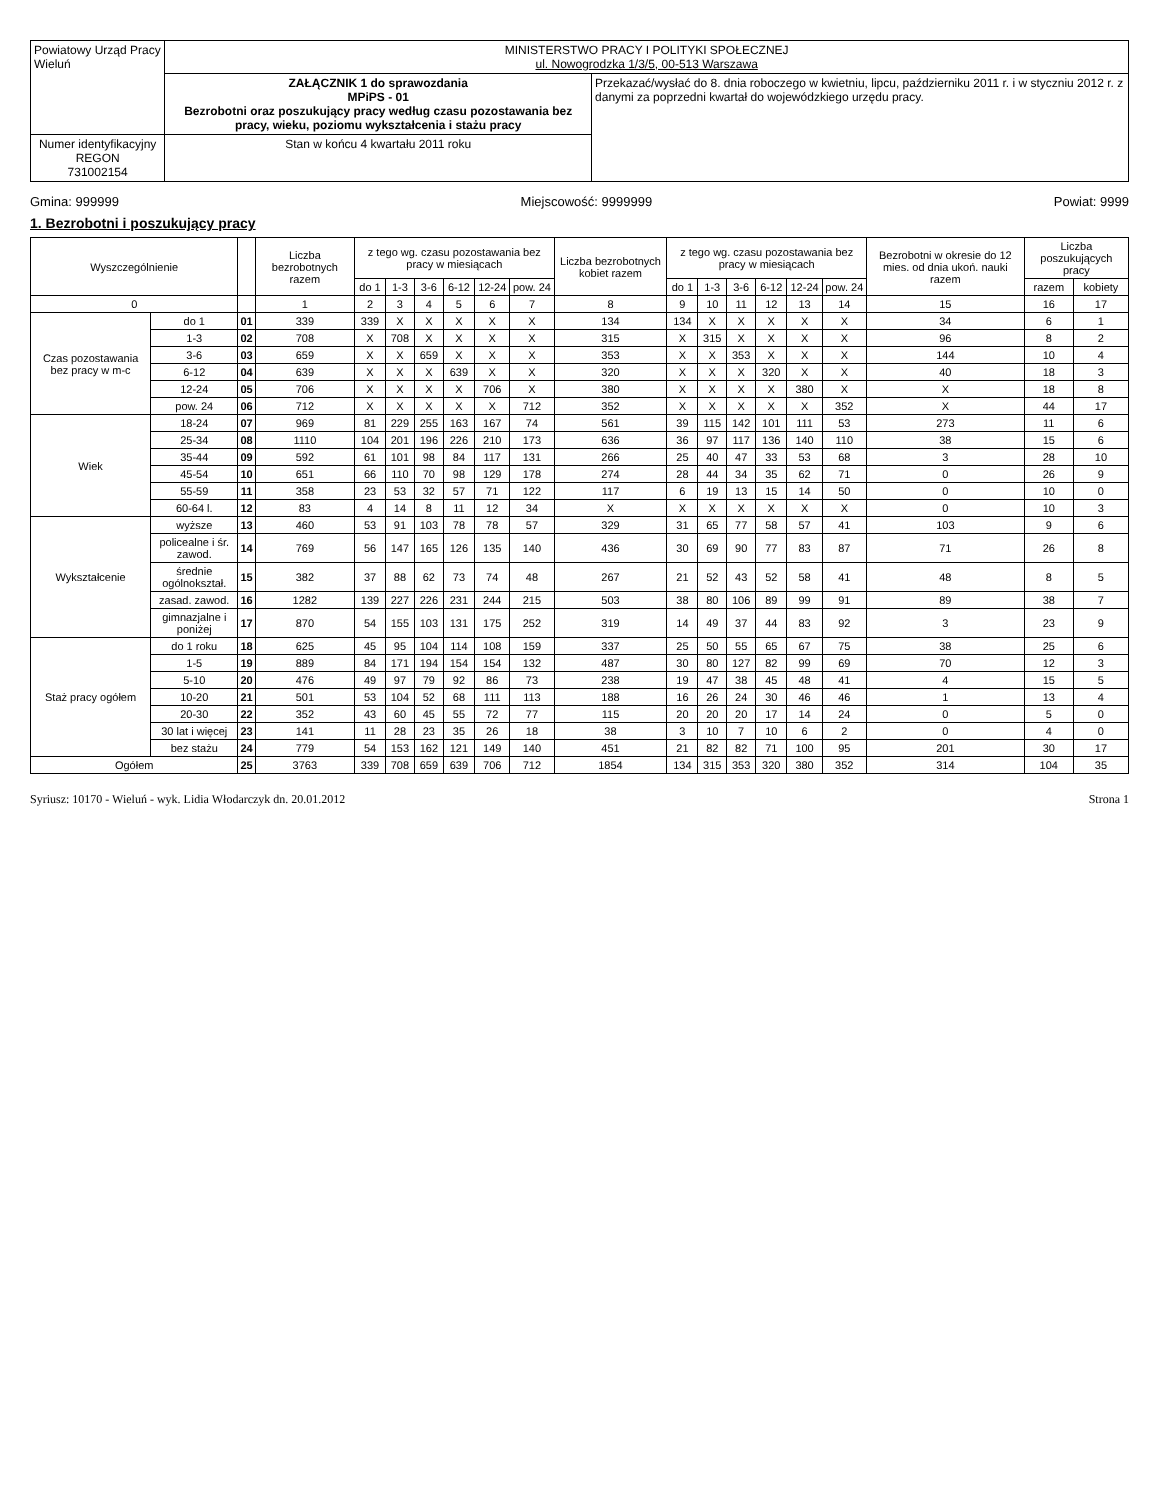| Powiatowy Urząd Pracy Wieluń | MINISTERSTWO PRACY I POLITYKI SPOŁECZNEJ ul. Nowogrodzka 1/3/5, 00-513 Warszawa | |
| | ZAŁĄCZNIK 1 do sprawozdania MPiPS - 01 Bezrobotni oraz poszukujący pracy według czasu pozostawania bez pracy, wieku, poziomu wykształcenia i stażu pracy | Przekazać/wysłać do 8. dnia roboczego w kwietniu, lipcu, październiku 2011 r. i w styczniu 2012 r. z danymi za poprzedni kwartał do wojewódzkiego urzędu pracy. |
| Numer identyfikacyjny REGON 731002154 | Stan w końcu 4 kwartału 2011 roku | |
Gmina: 999999 Miejscowość: 9999999 Powiat: 9999
1. Bezrobotni i poszukujący pracy
| Wyszczególnienie | | | Liczba bezrobotnych razem | z tego wg. czasu pozostawania bez pracy w miesiącach | | | | | | Liczba bezrobotnych kobiet razem | z tego wg. czasu pozostawania bez pracy w miesiącach | | | | | | Bezrobotni w okresie do 12 mies. od dnia ukoń. nauki razem | Liczba poszukujących pracy | |
| --- | --- | --- | --- | --- | --- | --- | --- | --- | --- | --- | --- | --- | --- | --- | --- | --- | --- | --- | --- |
| | | | | do 1 | 1-3 | 3-6 | 6-12 | 12-24 | pow. 24 | | do 1 | 1-3 | 3-6 | 6-12 | 12-24 | pow. 24 | | razem | kobiety |
| 0 | | | 1 | 2 | 3 | 4 | 5 | 6 | 7 | 8 | 9 | 10 | 11 | 12 | 13 | 14 | 15 | 16 | 17 |
| Czas pozostawania bez pracy w m-c | do 1 | 01 | 339 | 339 | X | X | X | X | X | 134 | 134 | X | X | X | X | X | 34 | 6 | 1 |
| | 1-3 | 02 | 708 | X | 708 | X | X | X | X | 315 | X | 315 | X | X | X | X | 96 | 8 | 2 |
| | 3-6 | 03 | 659 | X | X | 659 | X | X | X | 353 | X | X | 353 | X | X | X | 144 | 10 | 4 |
| | 6-12 | 04 | 639 | X | X | X | 639 | X | X | 320 | X | X | X | 320 | X | X | 40 | 18 | 3 |
| | 12-24 | 05 | 706 | X | X | X | X | 706 | X | 380 | X | X | X | X | 380 | X | X | 18 | 8 |
| | pow. 24 | 06 | 712 | X | X | X | X | X | 712 | 352 | X | X | X | X | X | 352 | X | 44 | 17 |
| Wiek | 18-24 | 07 | 969 | 81 | 229 | 255 | 163 | 167 | 74 | 561 | 39 | 115 | 142 | 101 | 111 | 53 | 273 | 11 | 6 |
| | 25-34 | 08 | 1110 | 104 | 201 | 196 | 226 | 210 | 173 | 636 | 36 | 97 | 117 | 136 | 140 | 110 | 38 | 15 | 6 |
| | 35-44 | 09 | 592 | 61 | 101 | 98 | 84 | 117 | 131 | 266 | 25 | 40 | 47 | 33 | 53 | 68 | 3 | 28 | 10 |
| | 45-54 | 10 | 651 | 66 | 110 | 70 | 98 | 129 | 178 | 274 | 28 | 44 | 34 | 35 | 62 | 71 | 0 | 26 | 9 |
| | 55-59 | 11 | 358 | 23 | 53 | 32 | 57 | 71 | 122 | 117 | 6 | 19 | 13 | 15 | 14 | 50 | 0 | 10 | 0 |
| | 60-64 l. | 12 | 83 | 4 | 14 | 8 | 11 | 12 | 34 | X | X | X | X | X | X | X | 0 | 10 | 3 |
| Wykształcenie | wyższe | 13 | 460 | 53 | 91 | 103 | 78 | 78 | 57 | 329 | 31 | 65 | 77 | 58 | 57 | 41 | 103 | 9 | 6 |
| | policealne i śr. zawod. | 14 | 769 | 56 | 147 | 165 | 126 | 135 | 140 | 436 | 30 | 69 | 90 | 77 | 83 | 87 | 71 | 26 | 8 |
| | średnie ogólnokształ. | 15 | 382 | 37 | 88 | 62 | 73 | 74 | 48 | 267 | 21 | 52 | 43 | 52 | 58 | 41 | 48 | 8 | 5 |
| | zasad. zawod. | 16 | 1282 | 139 | 227 | 226 | 231 | 244 | 215 | 503 | 38 | 80 | 106 | 89 | 99 | 91 | 89 | 38 | 7 |
| | gimnazjalne i poniżej | 17 | 870 | 54 | 155 | 103 | 131 | 175 | 252 | 319 | 14 | 49 | 37 | 44 | 83 | 92 | 3 | 23 | 9 |
| Staż pracy ogółem | do 1 roku | 18 | 625 | 45 | 95 | 104 | 114 | 108 | 159 | 337 | 25 | 50 | 55 | 65 | 67 | 75 | 38 | 25 | 6 |
| | 1-5 | 19 | 889 | 84 | 171 | 194 | 154 | 154 | 132 | 487 | 30 | 80 | 127 | 82 | 99 | 69 | 70 | 12 | 3 |
| | 5-10 | 20 | 476 | 49 | 97 | 79 | 92 | 86 | 73 | 238 | 19 | 47 | 38 | 45 | 48 | 41 | 4 | 15 | 5 |
| | 10-20 | 21 | 501 | 53 | 104 | 52 | 68 | 111 | 113 | 188 | 16 | 26 | 24 | 30 | 46 | 46 | 1 | 13 | 4 |
| | 20-30 | 22 | 352 | 43 | 60 | 45 | 55 | 72 | 77 | 115 | 20 | 20 | 20 | 17 | 14 | 24 | 0 | 5 | 0 |
| | 30 lat i więcej | 23 | 141 | 11 | 28 | 23 | 35 | 26 | 18 | 38 | 3 | 10 | 7 | 10 | 6 | 2 | 0 | 4 | 0 |
| | bez stażu | 24 | 779 | 54 | 153 | 162 | 121 | 149 | 140 | 451 | 21 | 82 | 82 | 71 | 100 | 95 | 201 | 30 | 17 |
| Ogółem | | 25 | 3763 | 339 | 708 | 659 | 639 | 706 | 712 | 1854 | 134 | 315 | 353 | 320 | 380 | 352 | 314 | 104 | 35 |
Syriusz: 10170 - Wieluń - wyk. Lidia Włodarczyk dn. 20.01.2012 Strona 1